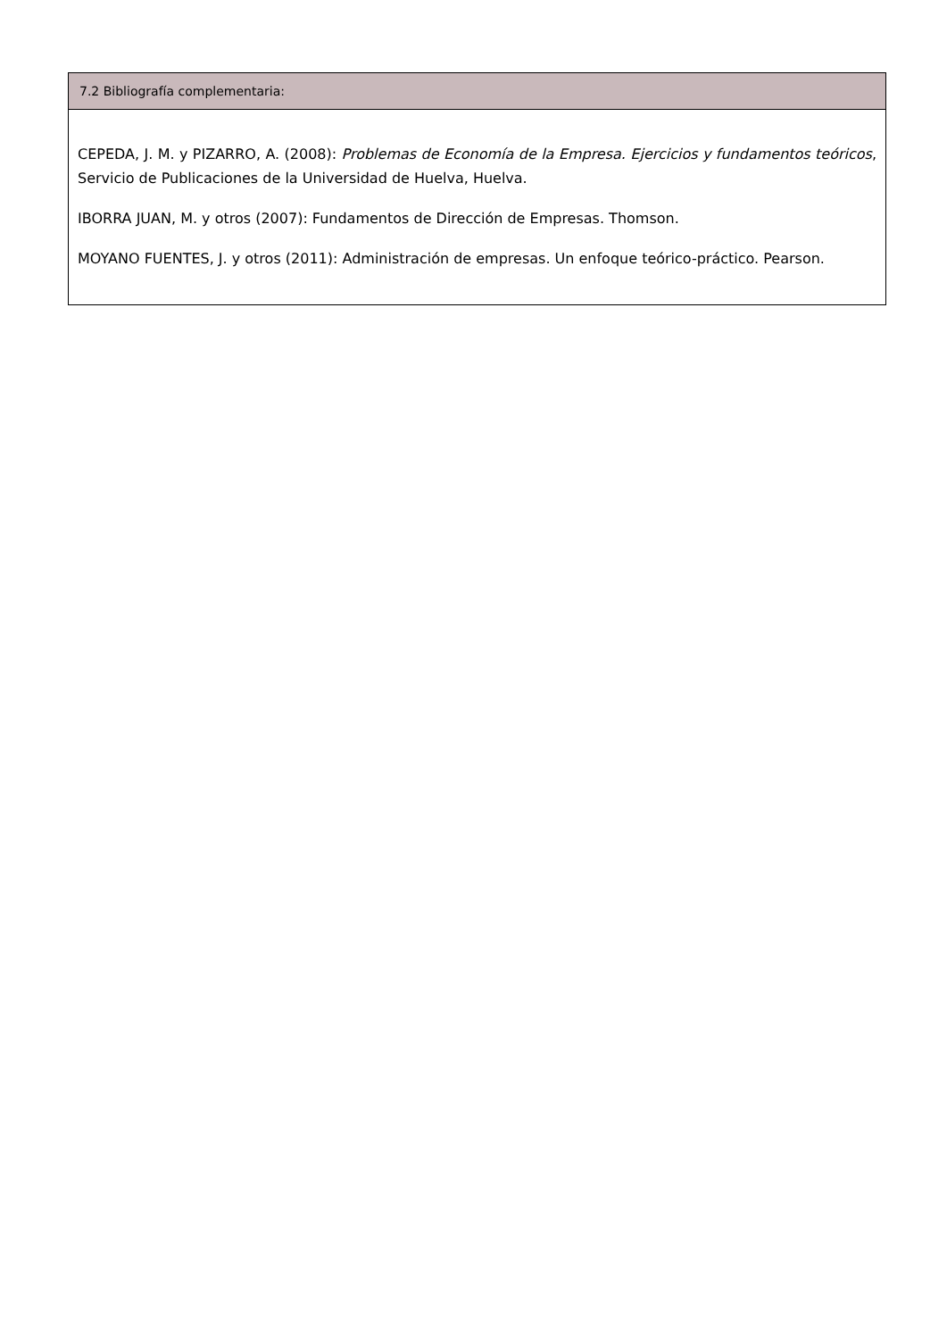| 7.2 Bibliografía complementaria: |
| --- |
| CEPEDA, J. M. y PIZARRO, A. (2008): Problemas de Economía de la Empresa. Ejercicios y fundamentos teóricos , Servicio de Publicaciones de la Universidad de Huelva, Huelva. IBORRA JUAN, M. y otros (2007): Fundamentos de Dirección de Empresas. Thomson. MOYANO FUENTES, J. y otros (2011): Administración de empresas. Un enfoque teórico-práctico. Pearson. |